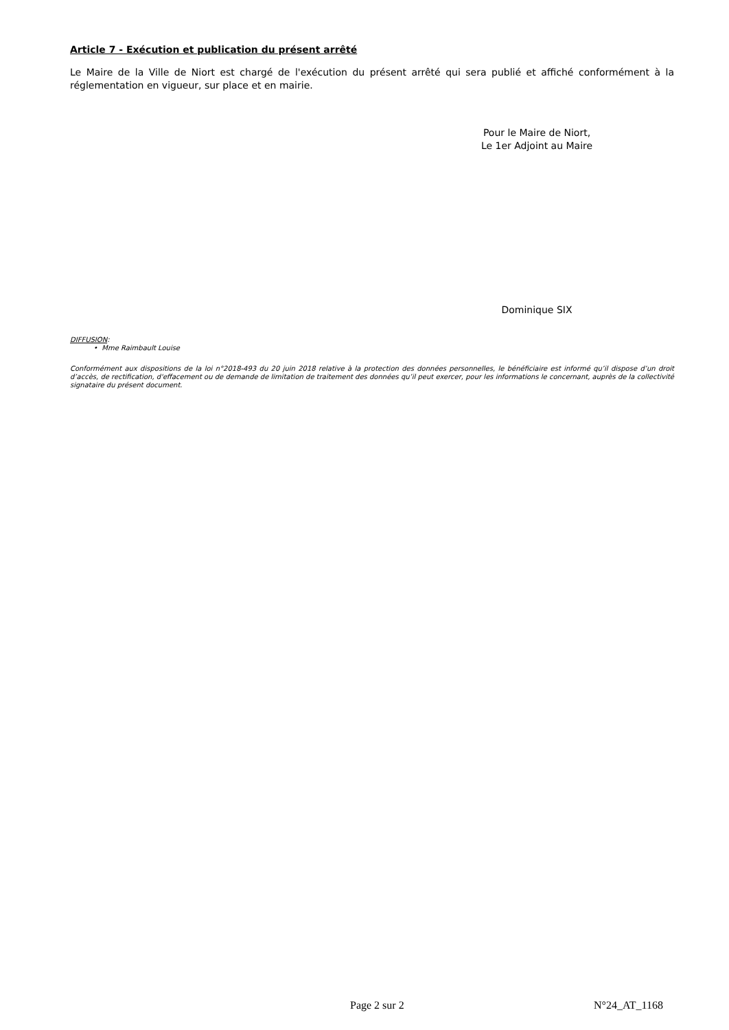Article 7 - Exécution et publication du présent arrêté
Le Maire de la Ville de Niort est chargé de l'exécution du présent arrêté qui sera publié et affiché conformément à la réglementation en vigueur, sur place et en mairie.
Pour le Maire de Niort,
Le 1er Adjoint au Maire
Dominique SIX
DIFFUSION:
• Mme Raimbault Louise
Conformément aux dispositions de la loi n°2018-493 du 20 juin 2018 relative à la protection des données personnelles, le bénéficiaire est informé qu’il dispose d’un droit d’accès, de rectification, d'effacement ou de demande de limitation de traitement des données qu’il peut exercer, pour les informations le concernant, auprès de la collectivité signataire du présent document.
Page 2 sur 2 N°24_AT_1168